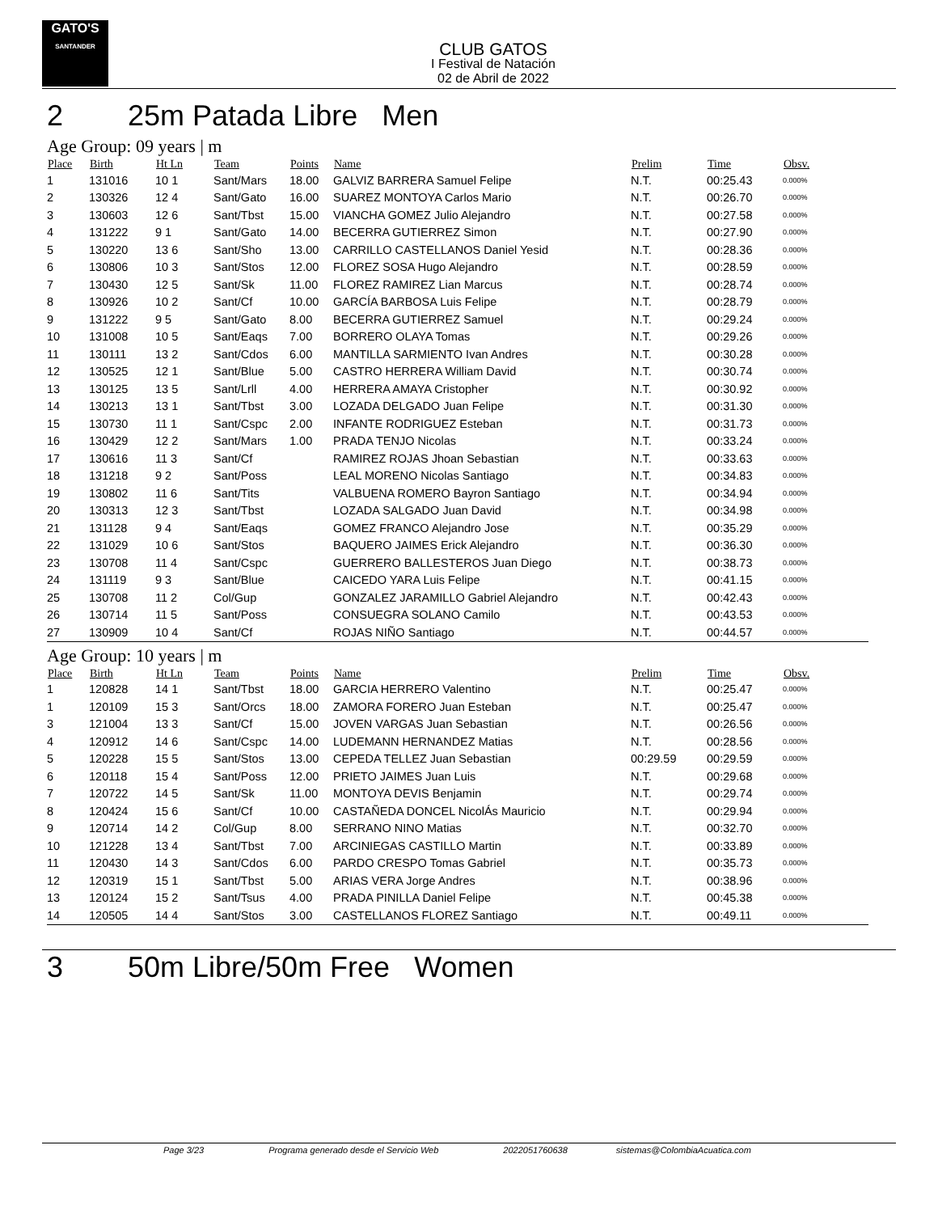GATO'S
SANTANDER
CLUB GATOS
I Festival de Natación
02 de Abril de 2022
2 25m Patada Libre Men
Age Group: 09 years | m
| Place | Birth | Ht Ln | Team | Points | Name | Prelim | Time | Obsv. |
| --- | --- | --- | --- | --- | --- | --- | --- | --- |
| 1 | 131016 | 10 1 | Sant/Mars | 18.00 | GALVIZ BARRERA Samuel Felipe | N.T. | 00:25.43 | 0.000% |
| 2 | 130326 | 12 4 | Sant/Gato | 16.00 | SUAREZ MONTOYA Carlos Mario | N.T. | 00:26.70 | 0.000% |
| 3 | 130603 | 12 6 | Sant/Tbst | 15.00 | VIANCHA GOMEZ Julio Alejandro | N.T. | 00:27.58 | 0.000% |
| 4 | 131222 | 9 1 | Sant/Gato | 14.00 | BECERRA GUTIERREZ Simon | N.T. | 00:27.90 | 0.000% |
| 5 | 130220 | 13 6 | Sant/Sho | 13.00 | CARRILLO CASTELLANOS Daniel Yesid | N.T. | 00:28.36 | 0.000% |
| 6 | 130806 | 10 3 | Sant/Stos | 12.00 | FLOREZ SOSA Hugo Alejandro | N.T. | 00:28.59 | 0.000% |
| 7 | 130430 | 12 5 | Sant/Sk | 11.00 | FLOREZ RAMIREZ Lian Marcus | N.T. | 00:28.74 | 0.000% |
| 8 | 130926 | 10 2 | Sant/Cf | 10.00 | GARCÍA BARBOSA Luis Felipe | N.T. | 00:28.79 | 0.000% |
| 9 | 131222 | 9 5 | Sant/Gato | 8.00 | BECERRA GUTIERREZ Samuel | N.T. | 00:29.24 | 0.000% |
| 10 | 131008 | 10 5 | Sant/Eaqs | 7.00 | BORRERO OLAYA Tomas | N.T. | 00:29.26 | 0.000% |
| 11 | 130111 | 13 2 | Sant/Cdos | 6.00 | MANTILLA SARMIENTO Ivan Andres | N.T. | 00:30.28 | 0.000% |
| 12 | 130525 | 12 1 | Sant/Blue | 5.00 | CASTRO HERRERA William David | N.T. | 00:30.74 | 0.000% |
| 13 | 130125 | 13 5 | Sant/Lrll | 4.00 | HERRERA AMAYA Cristopher | N.T. | 00:30.92 | 0.000% |
| 14 | 130213 | 13 1 | Sant/Tbst | 3.00 | LOZADA DELGADO Juan Felipe | N.T. | 00:31.30 | 0.000% |
| 15 | 130730 | 11 1 | Sant/Cspc | 2.00 | INFANTE RODRIGUEZ Esteban | N.T. | 00:31.73 | 0.000% |
| 16 | 130429 | 12 2 | Sant/Mars | 1.00 | PRADA TENJO Nicolas | N.T. | 00:33.24 | 0.000% |
| 17 | 130616 | 11 3 | Sant/Cf | | RAMIREZ ROJAS Jhoan Sebastian | N.T. | 00:33.63 | 0.000% |
| 18 | 131218 | 9 2 | Sant/Poss | | LEAL MORENO Nicolas Santiago | N.T. | 00:34.83 | 0.000% |
| 19 | 130802 | 11 6 | Sant/Tits | | VALBUENA ROMERO Bayron Santiago | N.T. | 00:34.94 | 0.000% |
| 20 | 130313 | 12 3 | Sant/Tbst | | LOZADA SALGADO Juan David | N.T. | 00:34.98 | 0.000% |
| 21 | 131128 | 9 4 | Sant/Eaqs | | GOMEZ FRANCO Alejandro Jose | N.T. | 00:35.29 | 0.000% |
| 22 | 131029 | 10 6 | Sant/Stos | | BAQUERO JAIMES Erick Alejandro | N.T. | 00:36.30 | 0.000% |
| 23 | 130708 | 11 4 | Sant/Cspc | | GUERRERO BALLESTEROS Juan Diego | N.T. | 00:38.73 | 0.000% |
| 24 | 131119 | 9 3 | Sant/Blue | | CAICEDO YARA Luis Felipe | N.T. | 00:41.15 | 0.000% |
| 25 | 130708 | 11 2 | Col/Gup | | GONZALEZ JARAMILLO Gabriel Alejandro | N.T. | 00:42.43 | 0.000% |
| 26 | 130714 | 11 5 | Sant/Poss | | CONSUEGRA SOLANO Camilo | N.T. | 00:43.53 | 0.000% |
| 27 | 130909 | 10 4 | Sant/Cf | | ROJAS NIÑO Santiago | N.T. | 00:44.57 | 0.000% |
Age Group: 10 years | m
| Place | Birth | Ht Ln | Team | Points | Name | Prelim | Time | Obsv. |
| --- | --- | --- | --- | --- | --- | --- | --- | --- |
| 1 | 120828 | 14 1 | Sant/Tbst | 18.00 | GARCIA HERRERO Valentino | N.T. | 00:25.47 | 0.000% |
| 1 | 120109 | 15 3 | Sant/Orcs | 18.00 | ZAMORA FORERO Juan Esteban | N.T. | 00:25.47 | 0.000% |
| 3 | 121004 | 13 3 | Sant/Cf | 15.00 | JOVEN VARGAS Juan Sebastian | N.T. | 00:26.56 | 0.000% |
| 4 | 120912 | 14 6 | Sant/Cspc | 14.00 | LUDEMANN HERNANDEZ Matias | N.T. | 00:28.56 | 0.000% |
| 5 | 120228 | 15 5 | Sant/Stos | 13.00 | CEPEDA TELLEZ Juan Sebastian | 00:29.59 | 00:29.59 | 0.000% |
| 6 | 120118 | 15 4 | Sant/Poss | 12.00 | PRIETO JAIMES Juan Luis | N.T. | 00:29.68 | 0.000% |
| 7 | 120722 | 14 5 | Sant/Sk | 11.00 | MONTOYA DEVIS Benjamin | N.T. | 00:29.74 | 0.000% |
| 8 | 120424 | 15 6 | Sant/Cf | 10.00 | CASTAÑEDA DONCEL NicolÁs Mauricio | N.T. | 00:29.94 | 0.000% |
| 9 | 120714 | 14 2 | Col/Gup | 8.00 | SERRANO NINO Matias | N.T. | 00:32.70 | 0.000% |
| 10 | 121228 | 13 4 | Sant/Tbst | 7.00 | ARCINIEGAS CASTILLO Martin | N.T. | 00:33.89 | 0.000% |
| 11 | 120430 | 14 3 | Sant/Cdos | 6.00 | PARDO CRESPO Tomas Gabriel | N.T. | 00:35.73 | 0.000% |
| 12 | 120319 | 15 1 | Sant/Tbst | 5.00 | ARIAS VERA Jorge Andres | N.T. | 00:38.96 | 0.000% |
| 13 | 120124 | 15 2 | Sant/Tsus | 4.00 | PRADA PINILLA Daniel Felipe | N.T. | 00:45.38 | 0.000% |
| 14 | 120505 | 14 4 | Sant/Stos | 3.00 | CASTELLANOS FLOREZ Santiago | N.T. | 00:49.11 | 0.000% |
3 50m Libre/50m Free Women
Page 3/23 Programa generado desde el Servicio Web 2022051760638 sistemas@ColombiaAcuatica.com